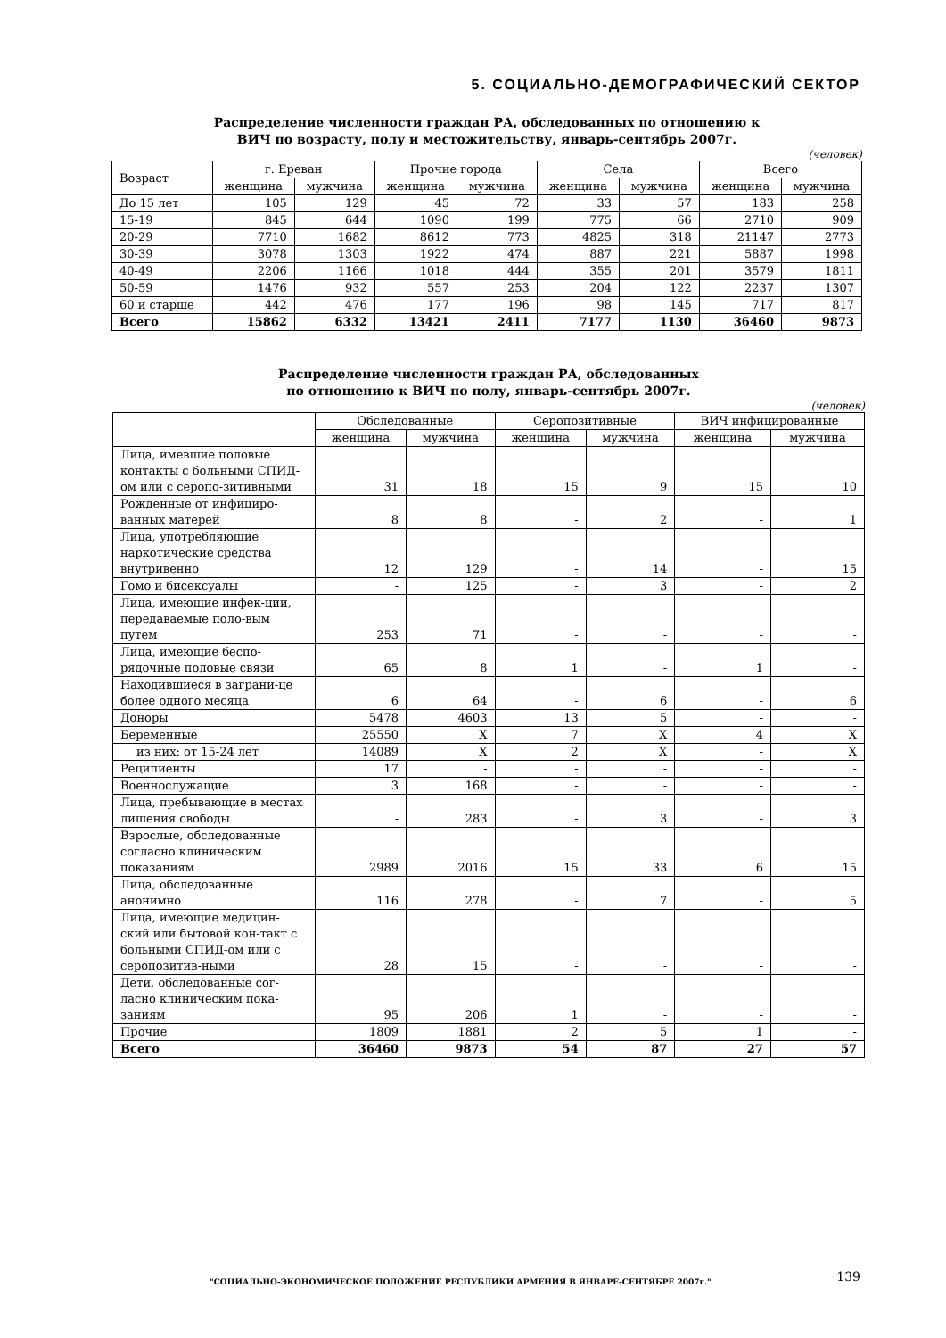5. СОЦИАЛЬНО-ДЕМОГРАФИЧЕСКИЙ СЕКТОР
Распределение численности граждан РА, обследованных по отношению к
ВИЧ по возрасту, полу и местожительству, январь-сентябрь 2007г.
(человек)
| Возраст | г. Ереван | | Прочие города | | Села | | Всего | |
| --- | --- | --- | --- | --- | --- | --- | --- | --- |
| | женщина | мужчина | женщина | мужчина | женщина | мужчина | женщина | мужчина |
| До 15 лет | 105 | 129 | 45 | 72 | 33 | 57 | 183 | 258 |
| 15-19 | 845 | 644 | 1090 | 199 | 775 | 66 | 2710 | 909 |
| 20-29 | 7710 | 1682 | 8612 | 773 | 4825 | 318 | 21147 | 2773 |
| 30-39 | 3078 | 1303 | 1922 | 474 | 887 | 221 | 5887 | 1998 |
| 40-49 | 2206 | 1166 | 1018 | 444 | 355 | 201 | 3579 | 1811 |
| 50-59 | 1476 | 932 | 557 | 253 | 204 | 122 | 2237 | 1307 |
| 60 и старше | 442 | 476 | 177 | 196 | 98 | 145 | 717 | 817 |
| Всего | 15862 | 6332 | 13421 | 2411 | 7177 | 1130 | 36460 | 9873 |
Распределение численности граждан РА, обследованных
по отношению к ВИЧ по полу, январь-сентябрь 2007г.
(человек)
| | Обследованные | | Серопозитивные | | ВИЧ инфицированные | |
| --- | --- | --- | --- | --- | --- | --- |
| | женщина | мужчина | женщина | мужчина | женщина | мужчина |
| Лица, имевшие половые контакты с больными СПИД-ом или с серопо-зитивными | 31 | 18 | 15 | 9 | 15 | 10 |
| Рожденные от инфициро-ванных матерей | 8 | 8 | - | 2 | - | 1 |
| Лица, употребляюшие наркотические средства внутривенно | 12 | 129 | - | 14 | - | 15 |
| Гомо и бисексуалы | - | 125 | - | 3 | - | 2 |
| Лица, имеющие инфек-ции, передаваемые поло-вым путем | 253 | 71 | - | - | - | - |
| Лица, имеющие беспо-рядочные половые связи | 65 | 8 | 1 | - | 1 | - |
| Находившиеся в заграни-це более одного месяца | 6 | 64 | - | 6 | - | 6 |
| Доноры | 5478 | 4603 | 13 | 5 | - | - |
| Беременные | 25550 | X | 7 | X | 4 | X |
| из них: от 15-24 лет | 14089 | X | 2 | X | - | X |
| Реципиенты | 17 | - | - | - | - | - |
| Военнослужащие | 3 | 168 | - | - | - | - |
| Лица, пребывающие в местах лишения свободы | - | 283 | - | 3 | - | 3 |
| Взрослые, обследованные согласно клиническим показаниям | 2989 | 2016 | 15 | 33 | 6 | 15 |
| Лица, обследованные анонимно | 116 | 278 | - | 7 | - | 5 |
| Лица, имеющие медицин-ский или бытовой кон-такт с больными СПИД-ом или с серопозитив-ными | 28 | 15 | - | - | - | - |
| Дети, обследованные сог-ласно клиническим пока-заниям | 95 | 206 | 1 | - | - | - |
| Прочие | 1809 | 1881 | 2 | 5 | 1 | - |
| Всего | 36460 | 9873 | 54 | 87 | 27 | 57 |
"СОЦИАЛЬНО-ЭКОНОМИЧЕСКОЕ ПОЛОЖЕНИЕ РЕСПУБЛИКИ АРМЕНИЯ В ЯНВАРЕ-СЕНТЯБРЕ 2007г."
139